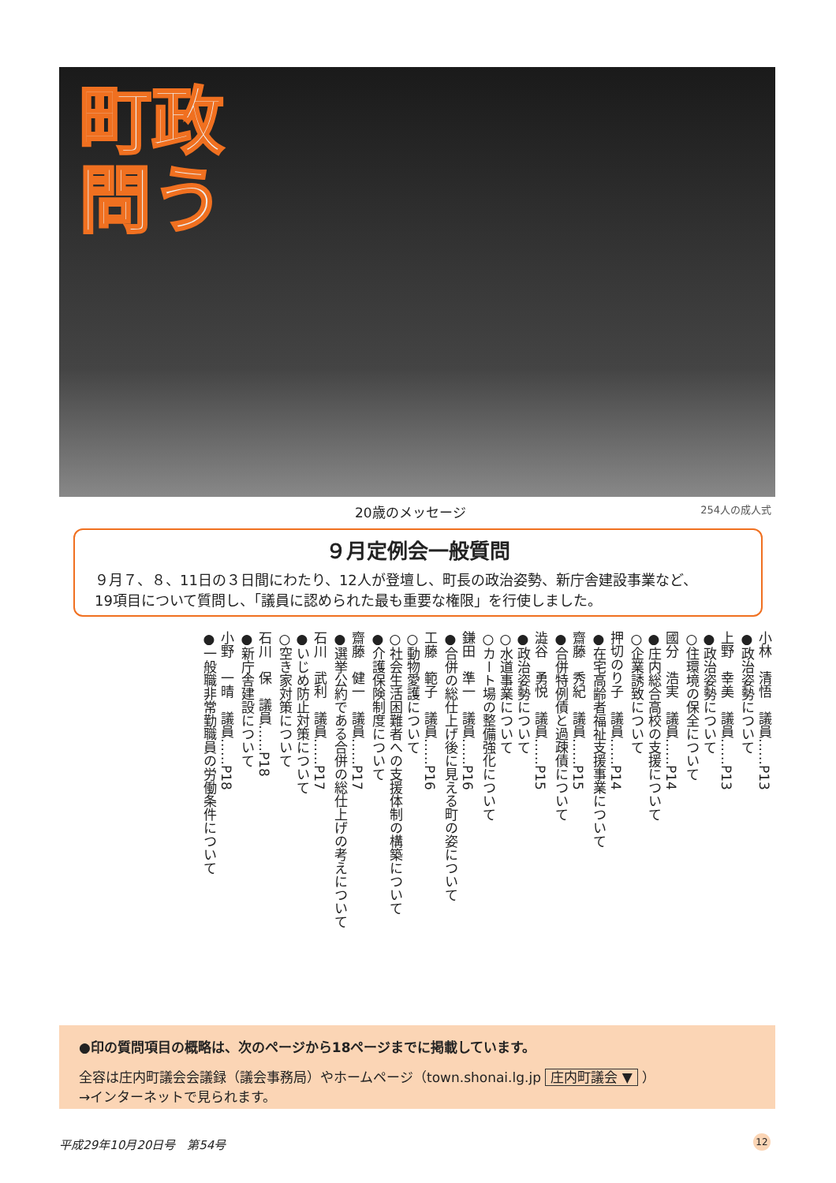町政問う
20歳のメッセージ 254人の成人式
９月定例会一般質問
９月７、８、11日の３日間にわたり、12人が登壇し、町長の政治姿勢、新庁舎建設事業など、
19項目について質問し、「議員に認められた最も重要な権限」を行使しました。
小林　清悟　議員……P13
●政治姿勢について
上野　幸美　議員……P13
●政治姿勢について
○住環境の保全について
國分　浩実　議員……P14
●庄内総合高校の支援について
○企業誘致について
押切のり子　議員……P14
●在宅高齢者福祉支援事業について
齋藤　秀紀　議員……P15
●合併特例債と過疎債について
澁谷　勇悦　議員……P15
●政治姿勢について
○水道事業について
○カート場の整備強化について
鎌田　準一　議員……P16
●合併の総仕上げ後に見える町の姿について
工藤　範子　議員……P16
○動物愛護について
○社会生活困難者への支援体制の構築について
●介護保険制度について
齋藤　健一　議員……P17
●選挙公約である合併の総仕上げの考えについて
石川　武利　議員……P17
●いじめ防止対策について
○空き家対策について
石川　保　議員……P18
●新庁舎建設について
小野　一晴　議員……P18
●一般職非常勤職員の労働条件について
●印の質問項目の概略は、次のページから18ページまでに掲載しています。
全容は庄内町議会会議録（議会事務局）やホームページ（town.shonai.lg.jp 庄内町議会 ▼ ）
→インターネットで見られます。
平成29年10月20日号　第54号 12